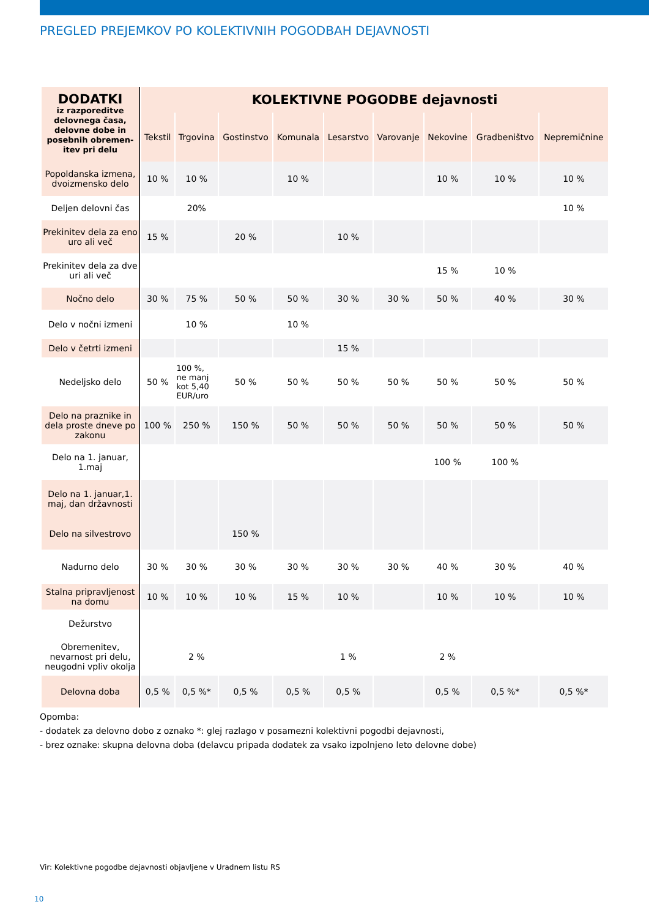PREGLED PREJEMKOV PO KOLEKTIVNIH POGODBAH DEJAVNOSTI
| DODATKI iz razporeditve delovnega časa, delovne dobe in posebnih obremen-itev pri delu | KOLEKTIVNE POGODBE dejavnosti | | | | | | | | |
| --- | --- | --- | --- | --- | --- | --- | --- | --- | --- |
| | Tekstil | Trgovina | Gostinstvo | Komunala | Lesarstvo | Varovanje | Nekovine | Gradbeništvo | Nepremičnine |
| Popoldanska izmena, dvoizmensko delo | 10 % | 10 % | | 10 % | | | 10 % | 10 % | 10 % |
| Deljen delovni čas | | 20% | | | | | | | 10 % |
| Prekinitev dela za eno uro ali več | 15 % | | 20 % | | 10 % | | | | |
| Prekinitev dela za dve uri ali več | | | | | | | 15 % | 10 % | |
| Nočno delo | 30 % | 75 % | 50 % | 50 % | 30 % | 30 % | 50 % | 40 % | 30 % |
| Delo v nočni izmeni | | 10 % | | 10 % | | | | | |
| Delo v četrti izmeni | | | | | 15 % | | | | |
| Nedeljsko delo | 50 % | 100 %, ne manj kot 5,40 EUR/uro | 50 % | 50 % | 50 % | 50 % | 50 % | 50 % | 50 % |
| Delo na praznike in dela proste dneve po zakonu | 100 % | 250 % | 150 % | 50 % | 50 % | 50 % | 50 % | 50 % | 50 % |
| Delo na 1. januar, 1.maj | | | | | | | 100 % | 100 % | |
| Delo na 1. januar,1. maj, dan državnosti | | | | | | | | | |
| Delo na silvestrovo | | | 150 % | | | | | | |
| Nadurno delo | 30 % | 30 % | 30 % | 30 % | 30 % | 30 % | 40 % | 30 % | 40 % |
| Stalna pripravljenost na domu | 10 % | 10 % | 10 % | 15 % | 10 % | | 10 % | 10 % | 10 % |
| Dežurstvo | | | | | | | | | |
| Obremenitev, nevarnost pri delu, neugodni vpliv okolja | | 2 % | | | 1 % | | 2 % | | |
| Delovna doba | 0,5 % | 0,5 %* | 0,5 % | 0,5 % | 0,5 % | | 0,5 % | 0,5 %* | 0,5 %* |
Opomba:
- dodatek za delovno dobo z oznako *: glej razlago v posamezni kolektivni pogodbi dejavnosti,
- brez oznake: skupna delovna doba (delavcu pripada dodatek za vsako izpolnjeno leto delovne dobe)
Vir: Kolektivne pogodbe dejavnosti objavljene v Uradnem listu RS
10